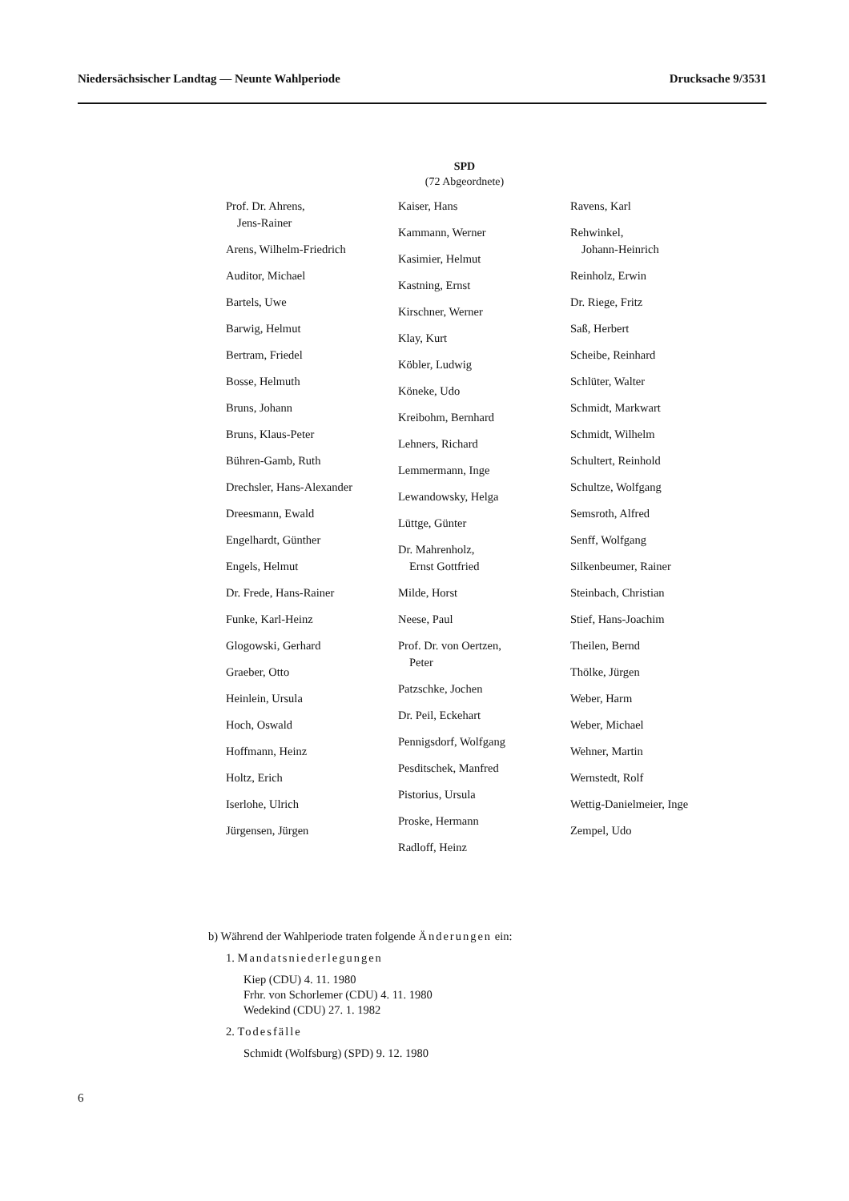Niedersächsischer Landtag — Neunte Wahlperiode Drucksache 9/3531
SPD
(72 Abgeordnete)
Prof. Dr. Ahrens,
Jens-Rainer
Arens, Wilhelm-Friedrich
Auditor, Michael
Bartels, Uwe
Barwig, Helmut
Bertram, Friedel
Bosse, Helmuth
Bruns, Johann
Bruns, Klaus-Peter
Bühren-Gamb, Ruth
Drechsler, Hans-Alexander
Dreesmann, Ewald
Engelhardt, Günther
Engels, Helmut
Dr. Frede, Hans-Rainer
Funke, Karl-Heinz
Glogowski, Gerhard
Graeber, Otto
Heinlein, Ursula
Hoch, Oswald
Hoffmann, Heinz
Holtz, Erich
Iserlohe, Ulrich
Jürgensen, Jürgen
Kaiser, Hans
Kammann, Werner
Kasimier, Helmut
Kastning, Ernst
Kirschner, Werner
Klay, Kurt
Köbler, Ludwig
Köneke, Udo
Kreibohm, Bernhard
Lehners, Richard
Lemmermann, Inge
Lewandowsky, Helga
Lüttge, Günter
Dr. Mahrenholz,
Ernst Gottfried
Milde, Horst
Neese, Paul
Prof. Dr. von Oertzen,
Peter
Patzschke, Jochen
Dr. Peil, Eckehart
Pennigsdorf, Wolfgang
Pesditschek, Manfred
Pistorius, Ursula
Proske, Hermann
Radloff, Heinz
Ravens, Karl
Rehwinkel,
Johann-Heinrich
Reinholz, Erwin
Dr. Riege, Fritz
Saß, Herbert
Scheibe, Reinhard
Schlüter, Walter
Schmidt, Markwart
Schmidt, Wilhelm
Schultert, Reinhold
Schultze, Wolfgang
Semsroth, Alfred
Senff, Wolfgang
Silkenbeumer, Rainer
Steinbach, Christian
Stief, Hans-Joachim
Theilen, Bernd
Thölke, Jürgen
Weber, Harm
Weber, Michael
Wehner, Martin
Wernstedt, Rolf
Wettig-Danielmeier, Inge
Zempel, Udo
b) Während der Wahlperiode traten folgende Änderungen ein:
1. Mandatsniederlegungen
Kiep (CDU) 4. 11. 1980
Frhr. von Schorlemer (CDU) 4. 11. 1980
Wedekind (CDU) 27. 1. 1982
2. Todesfälle
Schmidt (Wolfsburg) (SPD) 9. 12. 1980
6